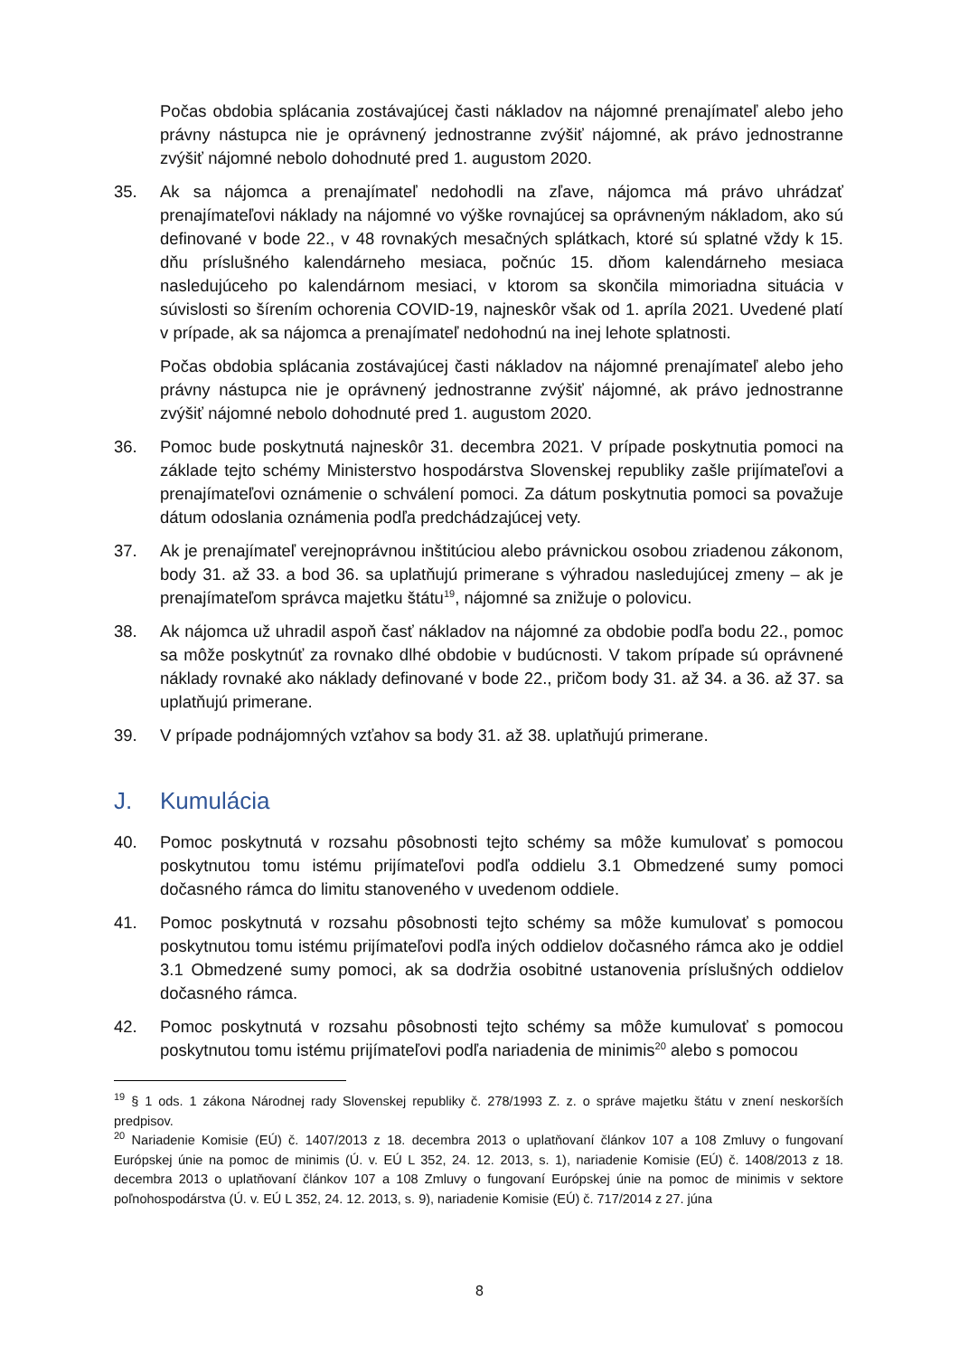Počas obdobia splácania zostávajúcej časti nákladov na nájomné prenajímateľ alebo jeho právny nástupca nie je oprávnený jednostranne zvýšiť nájomné, ak právo jednostranne zvýšiť nájomné nebolo dohodnuté pred 1. augustom 2020.
35. Ak sa nájomca a prenajímateľ nedohodli na zľave, nájomca má právo uhrádzať prenajímateľovi náklady na nájomné vo výške rovnajúcej sa oprávneným nákladom, ako sú definované v bode 22., v 48 rovnakých mesačných splátkach, ktoré sú splatné vždy k 15. dňu príslušného kalendárneho mesiaca, počnúc 15. dňom kalendárneho mesiaca nasledujúceho po kalendárnom mesiaci, v ktorom sa skončila mimoriadna situácia v súvislosti so šírením ochorenia COVID-19, najneskôr však od 1. apríla 2021. Uvedené platí v prípade, ak sa nájomca a prenajímateľ nedohodnú na inej lehote splatnosti.
Počas obdobia splácania zostávajúcej časti nákladov na nájomné prenajímateľ alebo jeho právny nástupca nie je oprávnený jednostranne zvýšiť nájomné, ak právo jednostranne zvýšiť nájomné nebolo dohodnuté pred 1. augustom 2020.
36. Pomoc bude poskytnutá najneskôr 31. decembra 2021. V prípade poskytnutia pomoci na základe tejto schémy Ministerstvo hospodárstva Slovenskej republiky zašle prijímateľovi a prenajímateľovi oznámenie o schválení pomoci. Za dátum poskytnutia pomoci sa považuje dátum odoslania oznámenia podľa predchádzajúcej vety.
37. Ak je prenajímateľ verejnoprávnou inštitúciou alebo právnickou osobou zriadenou zákonom, body 31. až 33. a bod 36. sa uplatňujú primerane s výhradou nasledujúcej zmeny – ak je prenajímateľom správca majetku štátu<sup>19</sup>, nájomné sa znižuje o polovicu.
38. Ak nájomca už uhradil aspoň časť nákladov na nájomné za obdobie podľa bodu 22., pomoc sa môže poskytnúť za rovnako dlhé obdobie v budúcnosti. V takom prípade sú oprávnené náklady rovnaké ako náklady definované v bode 22., pričom body 31. až 34. a 36. až 37. sa uplatňujú primerane.
39. V prípade podnájomných vzťahov sa body 31. až 38. uplatňujú primerane.
J. Kumulácia
40. Pomoc poskytnutá v rozsahu pôsobnosti tejto schémy sa môže kumulovať s pomocou poskytnutou tomu istému prijímateľovi podľa oddielu 3.1 Obmedzené sumy pomoci dočasného rámca do limitu stanoveného v uvedenom oddiele.
41. Pomoc poskytnutá v rozsahu pôsobnosti tejto schémy sa môže kumulovať s pomocou poskytnutou tomu istému prijímateľovi podľa iných oddielov dočasného rámca ako je oddiel 3.1 Obmedzené sumy pomoci, ak sa dodržia osobitné ustanovenia príslušných oddielov dočasného rámca.
42. Pomoc poskytnutá v rozsahu pôsobnosti tejto schémy sa môže kumulovať s pomocou poskytnutou tomu istému prijímateľovi podľa nariadenia de minimis<sup>20</sup> alebo s pomocou
<sup>19</sup> § 1 ods. 1 zákona Národnej rady Slovenskej republiky č. 278/1993 Z. z. o správe majetku štátu v znení neskorších predpisov.
<sup>20</sup> Nariadenie Komisie (EÚ) č. 1407/2013 z 18. decembra 2013 o uplatňovaní článkov 107 a 108 Zmluvy o fungovaní Európskej únie na pomoc de minimis (Ú. v. EÚ L 352, 24. 12. 2013, s. 1), nariadenie Komisie (EÚ) č. 1408/2013 z 18. decembra 2013 o uplatňovaní článkov 107 a 108 Zmluvy o fungovaní Európskej únie na pomoc de minimis v sektore poľnohospodárstva (Ú. v. EÚ L 352, 24. 12. 2013, s. 9), nariadenie Komisie (EÚ) č. 717/2014 z 27. júna
8